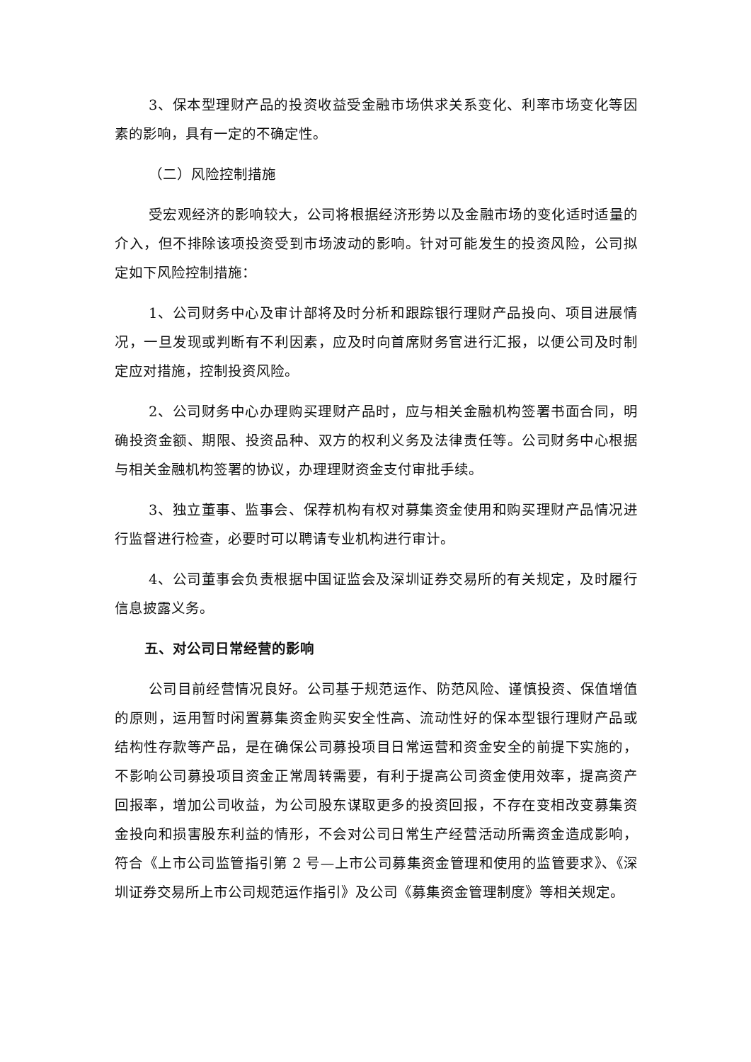3、保本型理财产品的投资收益受金融市场供求关系变化、利率市场变化等因素的影响，具有一定的不确定性。
（二）风险控制措施
受宏观经济的影响较大，公司将根据经济形势以及金融市场的变化适时适量的介入，但不排除该项投资受到市场波动的影响。针对可能发生的投资风险，公司拟定如下风险控制措施：
1、公司财务中心及审计部将及时分析和跟踪银行理财产品投向、项目进展情况，一旦发现或判断有不利因素，应及时向首席财务官进行汇报，以便公司及时制定应对措施，控制投资风险。
2、公司财务中心办理购买理财产品时，应与相关金融机构签署书面合同，明确投资金额、期限、投资品种、双方的权利义务及法律责任等。公司财务中心根据与相关金融机构签署的协议，办理理财资金支付审批手续。
3、独立董事、监事会、保荐机构有权对募集资金使用和购买理财产品情况进行监督进行检查，必要时可以聘请专业机构进行审计。
4、公司董事会负责根据中国证监会及深圳证券交易所的有关规定，及时履行信息披露义务。
五、对公司日常经营的影响
公司目前经营情况良好。公司基于规范运作、防范风险、谨慎投资、保值增值的原则，运用暂时闲置募集资金购买安全性高、流动性好的保本型银行理财产品或结构性存款等产品，是在确保公司募投项目日常运营和资金安全的前提下实施的，不影响公司募投项目资金正常周转需要，有利于提高公司资金使用效率，提高资产回报率，增加公司收益，为公司股东谋取更多的投资回报，不存在变相改变募集资金投向和损害股东利益的情形，不会对公司日常生产经营活动所需资金造成影响，符合《上市公司监管指引第 2 号—上市公司募集资金管理和使用的监管要求》、《深圳证券交易所上市公司规范运作指引》及公司《募集资金管理制度》等相关规定。